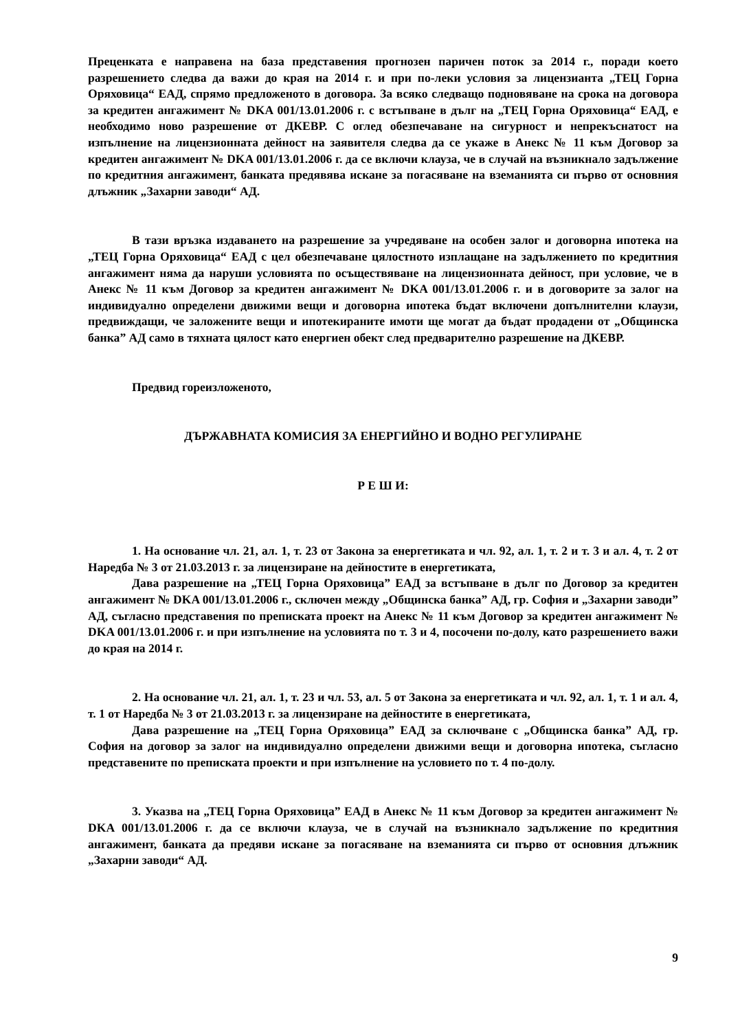Преценката е направена на база представения прогнозен паричен поток за 2014 г., поради което разрешението следва да важи до края на 2014 г. и при по-леки условия за лицензианта „ТЕЦ Горна Оряховица“ ЕАД, спрямо предложеното в договора. За всяко следващо подновяване на срока на договора за кредитен ангажимент № DKA 001/13.01.2006 г. с встъпване в дълг на „ТЕЦ Горна Оряховица“ ЕАД, е необходимо ново разрешение от ДКЕВР. С оглед обезпечаване на сигурност и непрекъснатост на изпълнение на лицензионната дейност на заявителя следва да се укаже в Анекс № 11 към Договор за кредитен ангажимент № DKA 001/13.01.2006 г. да се включи клауза, че в случай на възникнало задължение по кредитния ангажимент, банката предявява искане за погасяване на вземанията си първо от основния длъжник „Захарни заводи“ АД.
В тази връзка издаването на разрешение за учредяване на особен залог и договорна ипотека на „ТЕЦ Горна Оряховица“ ЕАД с цел обезпечаване цялостното изплащане на задължението по кредитния ангажимент няма да наруши условията по осъществяване на лицензионната дейност, при условие, че в Анекс № 11 към Договор за кредитен ангажимент № DKA 001/13.01.2006 г. и в договорите за залог на индивидуално определени движими вещи и договорна ипотека бъдат включени допълнителни клаузи, предвиждащи, че заложените вещи и ипотекираните имоти ще могат да бъдат продадени от „Общинска банка” АД само в тяхната цялост като енергиен обект след предварително разрешение на ДКЕВР.
Предвид гореизложеното,
ДЪРЖАВНАТА КОМИСИЯ ЗА ЕНЕРГИЙНО И ВОДНО РЕГУЛИРАНЕ
Р Е Ш И:
1. На основание чл. 21, ал. 1, т. 23 от Закона за енергетиката и чл. 92, ал. 1, т. 2 и т. 3 и ал. 4, т. 2 от Наредба № 3 от 21.03.2013 г. за лицензиране на дейностите в енергетиката,
Дава разрешение на „ТЕЦ Горна Оряховица” ЕАД за встъпване в дълг по Договор за кредитен ангажимент № DKA 001/13.01.2006 г., сключен между „Общинска банка” АД, гр. София и „Захарни заводи” АД, съгласно представения по преписката проект на Анекс № 11 към Договор за кредитен ангажимент № DKA 001/13.01.2006 г. и при изпълнение на условията по т. 3 и 4, посочени по-долу, като разрешението важи до края на 2014 г.
2. На основание чл. 21, ал. 1, т. 23 и чл. 53, ал. 5 от Закона за енергетиката и чл. 92, ал. 1, т. 1 и ал. 4, т. 1 от Наредба № 3 от 21.03.2013 г. за лицензиране на дейностите в енергетиката,
Дава разрешение на „ТЕЦ Горна Оряховица” ЕАД за сключване с „Общинска банка” АД, гр. София на договор за залог на индивидуално определени движими вещи и договорна ипотека, съгласно представените по преписката проекти и при изпълнение на условието по т. 4 по-долу.
3. Указва на „ТЕЦ Горна Оряховица” ЕАД в Анекс № 11 към Договор за кредитен ангажимент № DKA 001/13.01.2006 г. да се включи клауза, че в случай на възникнало задължение по кредитния ангажимент, банката да предяви искане за погасяване на вземанията си първо от основния длъжник „Захарни заводи“ АД.
9